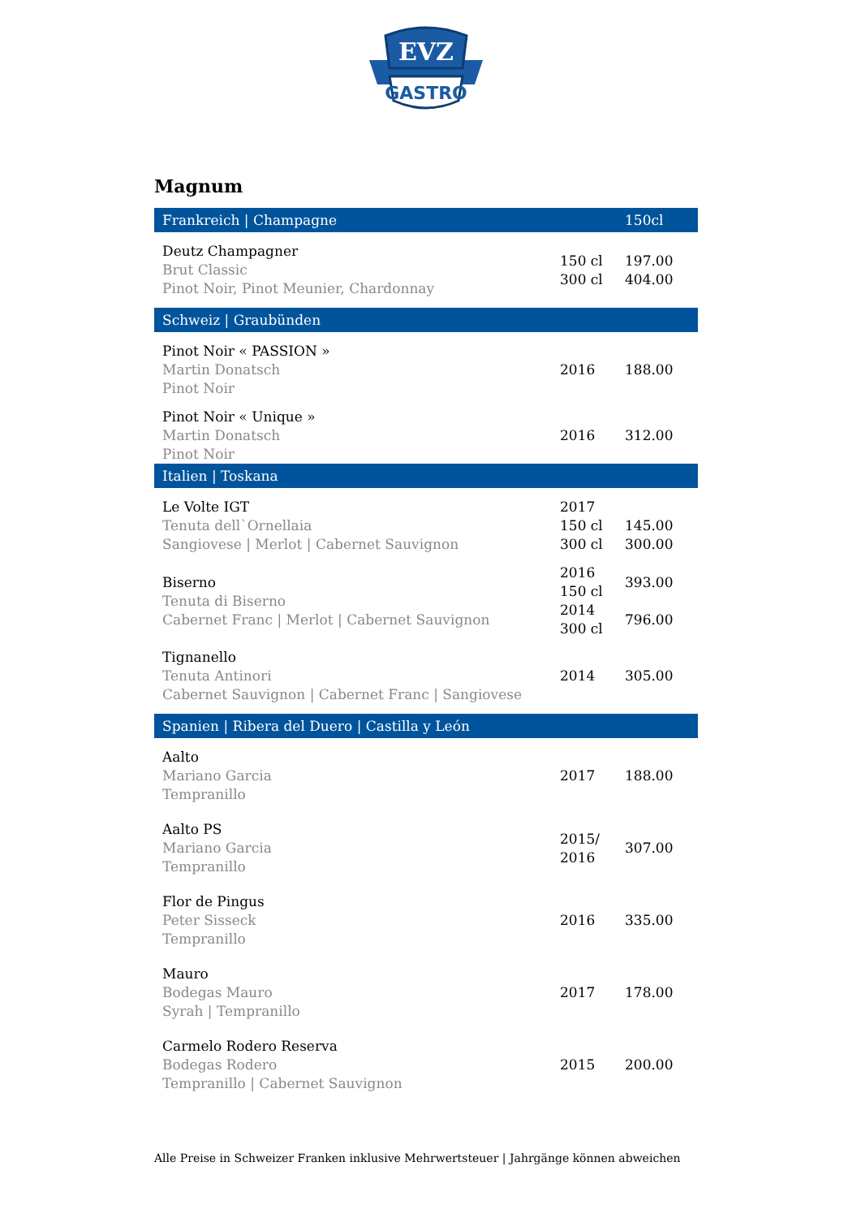EVZ
GASTRO
Magnum
| Frankreich / Champagne | | 150cl |
| --- | --- | --- |
| Deutz Champagner Brut Classic Pinot Noir, Pinot Meunier, Chardonnay | 150 cl 300 cl | 197.00 404.00 |
| Schweiz / Graubünden | | |
| Pinot Noir « PASSION » Martin Donatsch Pinot Noir | 2016 | 188.00 |
| Pinot Noir « Unique » Martin Donatsch Pinot Noir | 2016 | 312.00 |
| Italien / Toskana | | |
| Le Volte IGT Tenuta dell`Ornellaia Sangiovese / Merlot / Cabernet Sauvignon | 2017 150 cl 300 cl | 145.00 300.00 |
| Biserno Tenuta di Biserno Cabernet Franc / Merlot / Cabernet Sauvignon | 2016 150 cl 2014 300 cl | 393.00 796.00 |
| Tignanello Tenuta Antinori Cabernet Sauvignon / Cabernet Franc / Sangiovese | 2014 | 305.00 |
| Spanien / Ribera del Duero / Castilla y León | | |
| Aalto Mariano Garcia Tempranillo | 2017 | 188.00 |
| Aalto PS Mariano Garcia Tempranillo | 2015/ 2016 | 307.00 |
| Flor de Pingus Peter Sisseck Tempranillo | 2016 | 335.00 |
| Mauro Bodegas Mauro Syrah / Tempranillo | 2017 | 178.00 |
| Carmelo Rodero Reserva Bodegas Rodero Tempranillo / Cabernet Sauvignon | 2015 | 200.00 |
Alle Preise in Schweizer Franken inklusive Mehrwertsteuer | Jahrgänge können abweichen